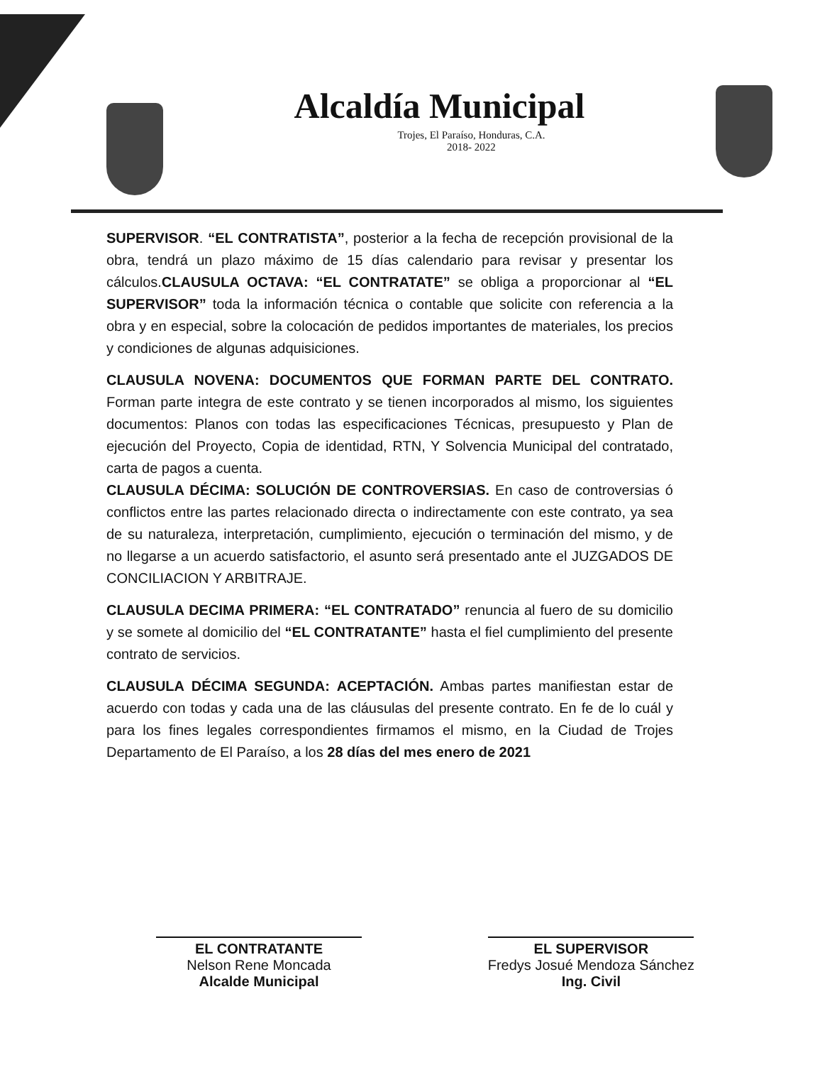Alcaldía Municipal
Trojes, El Paraíso, Honduras, C.A.
2018- 2022
SUPERVISOR. “EL CONTRATISTA”, posterior a la fecha de recepción provisional de la obra, tendrá un plazo máximo de 15 días calendario para revisar y presentar los cálculos.CLAUSULA OCTAVA: “EL CONTRATATE” se obliga a proporcionar al “EL SUPERVISOR” toda la información técnica o contable que solicite con referencia a la obra y en especial, sobre la colocación de pedidos importantes de materiales, los precios y condiciones de algunas adquisiciones.
CLAUSULA NOVENA: DOCUMENTOS QUE FORMAN PARTE DEL CONTRATO. Forman parte integra de este contrato y se tienen incorporados al mismo, los siguientes documentos: Planos con todas las especificaciones Técnicas, presupuesto y Plan de ejecución del Proyecto, Copia de identidad, RTN, Y Solvencia Municipal del contratado, carta de pagos a cuenta.
CLAUSULA DÉCIMA: SOLUCIÓN DE CONTROVERSIAS. En caso de controversias ó conflictos entre las partes relacionado directa o indirectamente con este contrato, ya sea de su naturaleza, interpretación, cumplimiento, ejecución o terminación del mismo, y de no llegarse a un acuerdo satisfactorio, el asunto será presentado ante el JUZGADOS DE CONCILIACION Y ARBITRAJE.
CLAUSULA DECIMA PRIMERA: “EL CONTRATADO” renuncia al fuero de su domicilio y se somete al domicilio del “EL CONTRATANTE” hasta el fiel cumplimiento del presente contrato de servicios.
CLAUSULA DÉCIMA SEGUNDA: ACEPTACIÓN. Ambas partes manifiestan estar de acuerdo con todas y cada una de las cláusulas del presente contrato. En fe de lo cuál y para los fines legales correspondientes firmamos el mismo, en la Ciudad de Trojes Departamento de El Paraíso, a los 28 días del mes enero de 2021
EL CONTRATANTE
Nelson Rene Moncada
Alcalde Municipal
EL SUPERVISOR
Fredys Josué Mendoza Sánchez
Ing. Civil